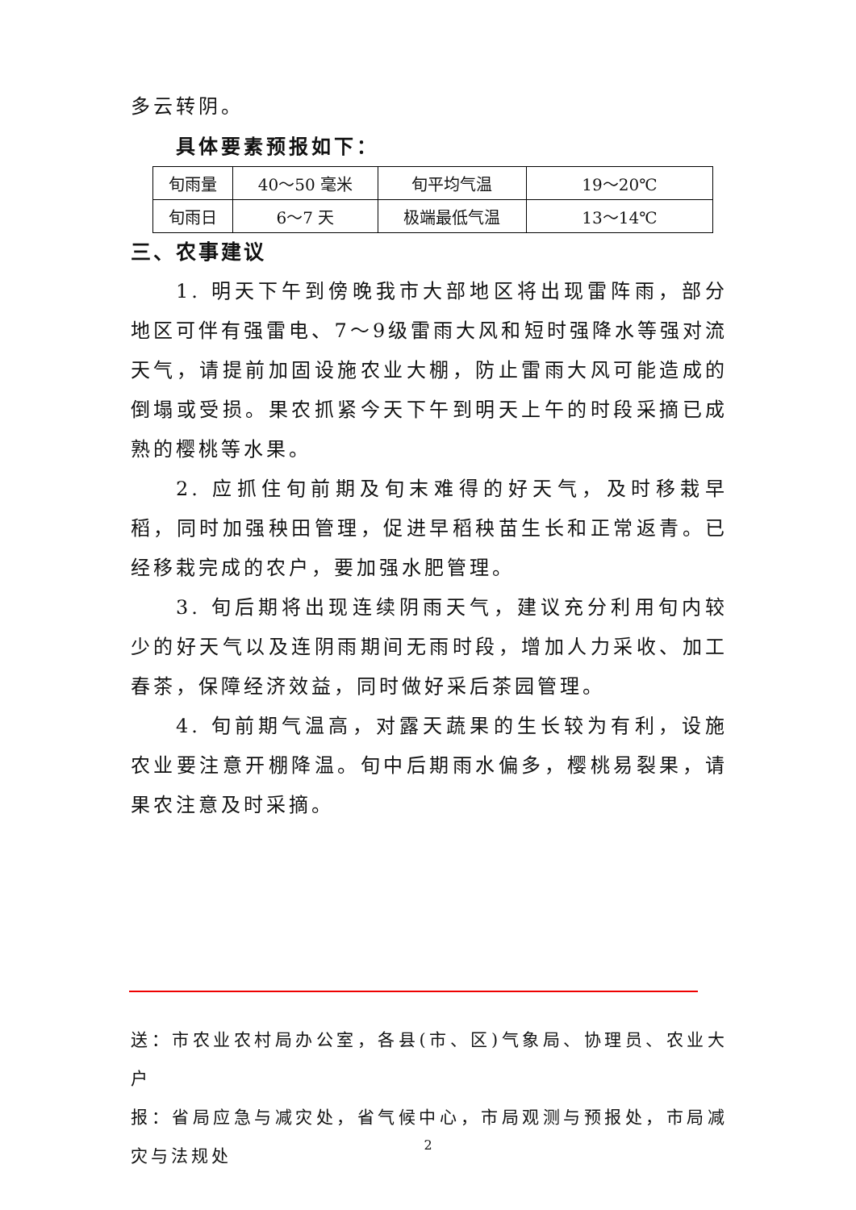多云转阴。
具体要素预报如下：
| 旬雨量 | 40～50 毫米 | 旬平均气温 | 19～20℃ |
| 旬雨日 | 6～7 天 | 极端最低气温 | 13～14℃ |
三、农事建议
1. 明天下午到傍晚我市大部地区将出现雷阵雨，部分地区可伴有强雷电、7～9级雷雨大风和短时强降水等强对流天气，请提前加固设施农业大棚，防止雷雨大风可能造成的倒塌或受损。果农抓紧今天下午到明天上午的时段采摘已成熟的樱桃等水果。
2. 应抓住旬前期及旬末难得的好天气，及时移栽早稻，同时加强秧田管理，促进早稻秧苗生长和正常返青。已经移栽完成的农户，要加强水肥管理。
3. 旬后期将出现连续阴雨天气，建议充分利用旬内较少的好天气以及连阴雨期间无雨时段，增加人力采收、加工春茶，保障经济效益，同时做好采后茶园管理。
4. 旬前期气温高，对露天蔬果的生长较为有利，设施农业要注意开棚降温。旬中后期雨水偏多，樱桃易裂果，请果农注意及时采摘。
送：市农业农村局办公室，各县(市、区)气象局、协理员、农业大户
报：省局应急与减灾处，省气候中心，市局观测与预报处，市局减灾与法规处
2